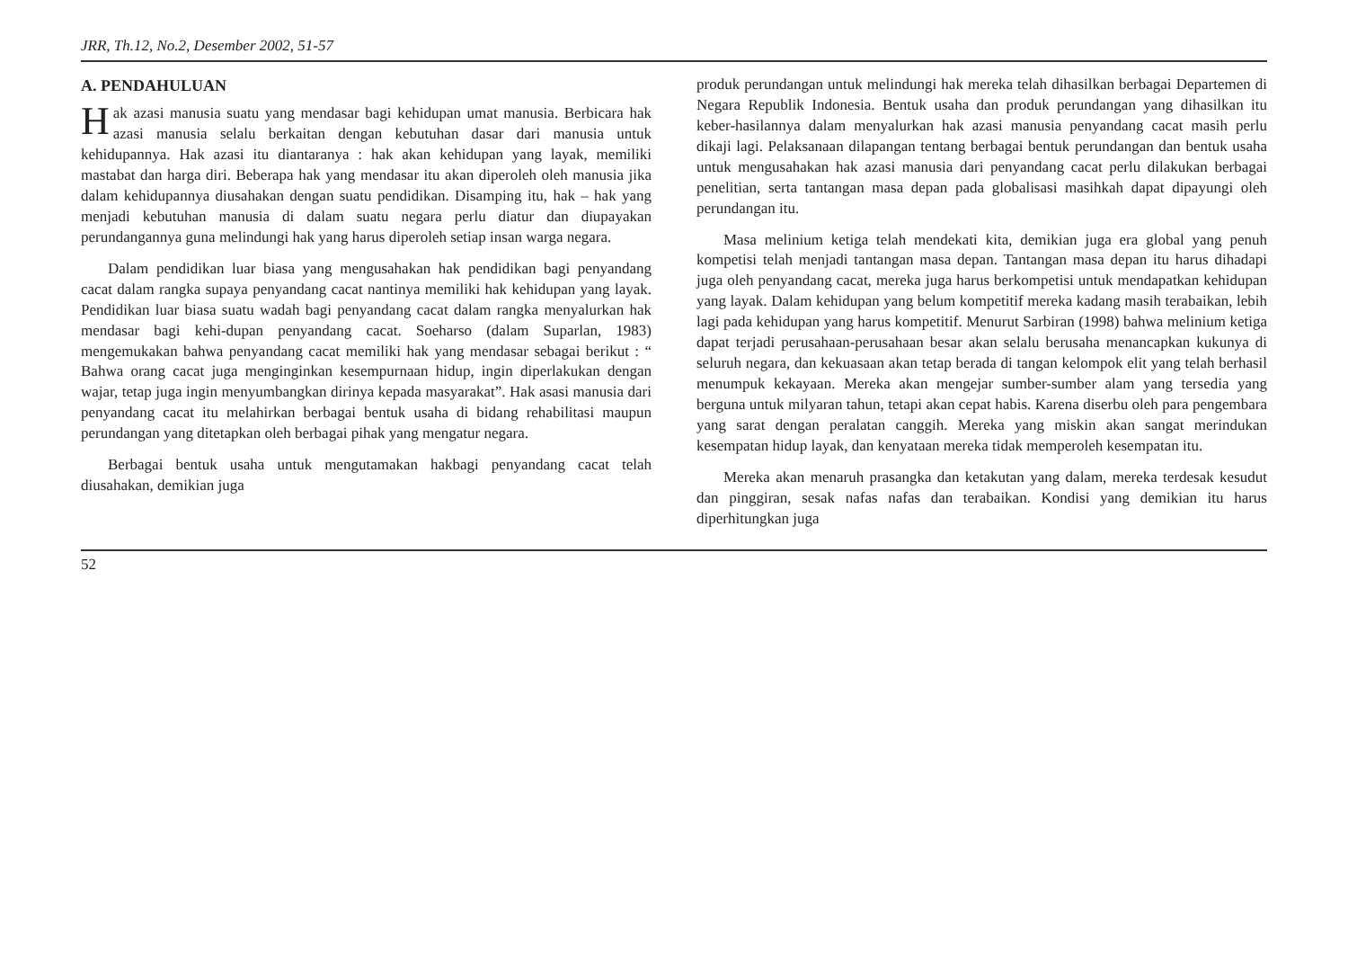JRR, Th.12, No.2, Desember 2002, 51-57
A. PENDAHULUAN
Hak azasi manusia suatu yang mendasar bagi kehidupan umat manusia. Berbicara hak azasi manusia selalu berkaitan dengan kebutuhan dasar dari manusia untuk kehidupannya. Hak azasi itu diantaranya : hak akan kehidupan yang layak, memiliki mastabat dan harga diri. Beberapa hak yang mendasar itu akan diperoleh oleh manusia jika dalam kehidupannya diusahakan dengan suatu pendidikan. Disamping itu, hak – hak yang menjadi kebutuhan manusia di dalam suatu negara perlu diatur dan diupayakan perundangannya guna melindungi hak yang harus diperoleh setiap insan warga negara.
Dalam pendidikan luar biasa yang mengusahakan hak pendidikan bagi penyandang cacat dalam rangka supaya penyandang cacat nantinya memiliki hak kehidupan yang layak. Pendidikan luar biasa suatu wadah bagi penyandang cacat dalam rangka menyalurkan hak mendasar bagi kehi-dupan penyandang cacat. Soeharso (dalam Suparlan, 1983) mengemukakan bahwa penyandang cacat memiliki hak yang mendasar sebagai berikut : “ Bahwa orang cacat juga menginginkan kesempurnaan hidup, ingin diperlakukan dengan wajar, tetap juga ingin menyumbangkan dirinya kepada masyarakat”. Hak asasi manusia dari penyandang cacat itu melahirkan berbagai bentuk usaha di bidang rehabilitasi maupun perundangan yang ditetapkan oleh berbagai pihak yang mengatur negara.
Berbagai bentuk usaha untuk mengutamakan hakbagi penyandang cacat telah diusahakan, demikian juga
produk perundangan untuk melindungi hak mereka telah dihasilkan berbagai Departemen di Negara Republik Indonesia. Bentuk usaha dan produk perundangan yang dihasilkan itu keber-hasilannya dalam menyalurkan hak azasi manusia penyandang cacat masih perlu dikaji lagi. Pelaksanaan dilapangan tentang berbagai bentuk perundangan dan bentuk usaha untuk mengusahakan hak azasi manusia dari penyandang cacat perlu dilakukan berbagai penelitian, serta tantangan masa depan pada globalisasi masihkah dapat dipayungi oleh perundangan itu.
Masa melinium ketiga telah mendekati kita, demikian juga era global yang penuh kompetisi telah menjadi tantangan masa depan. Tantangan masa depan itu harus dihadapi juga oleh penyandang cacat, mereka juga harus berkompetisi untuk mendapatkan kehidupan yang layak. Dalam kehidupan yang belum kompetitif mereka kadang masih terabaikan, lebih lagi pada kehidupan yang harus kompetitif. Menurut Sarbiran (1998) bahwa melinium ketiga dapat terjadi perusahaan-perusahaan besar akan selalu berusaha menancapkan kukunya di seluruh negara, dan kekuasaan akan tetap berada di tangan kelompok elit yang telah berhasil menumpuk kekayaan. Mereka akan mengejar sumber-sumber alam yang tersedia yang berguna untuk milyaran tahun, tetapi akan cepat habis. Karena diserbu oleh para pengembara yang sarat dengan peralatan canggih. Mereka yang miskin akan sangat merindukan kesempatan hidup layak, dan kenyataan mereka tidak memperoleh kesempatan itu.
Mereka akan menaruh prasangka dan ketakutan yang dalam, mereka terdesak kesudut dan pinggiran, sesak nafas nafas dan terabaikan. Kondisi yang demikian itu harus diperhitungkan juga
52